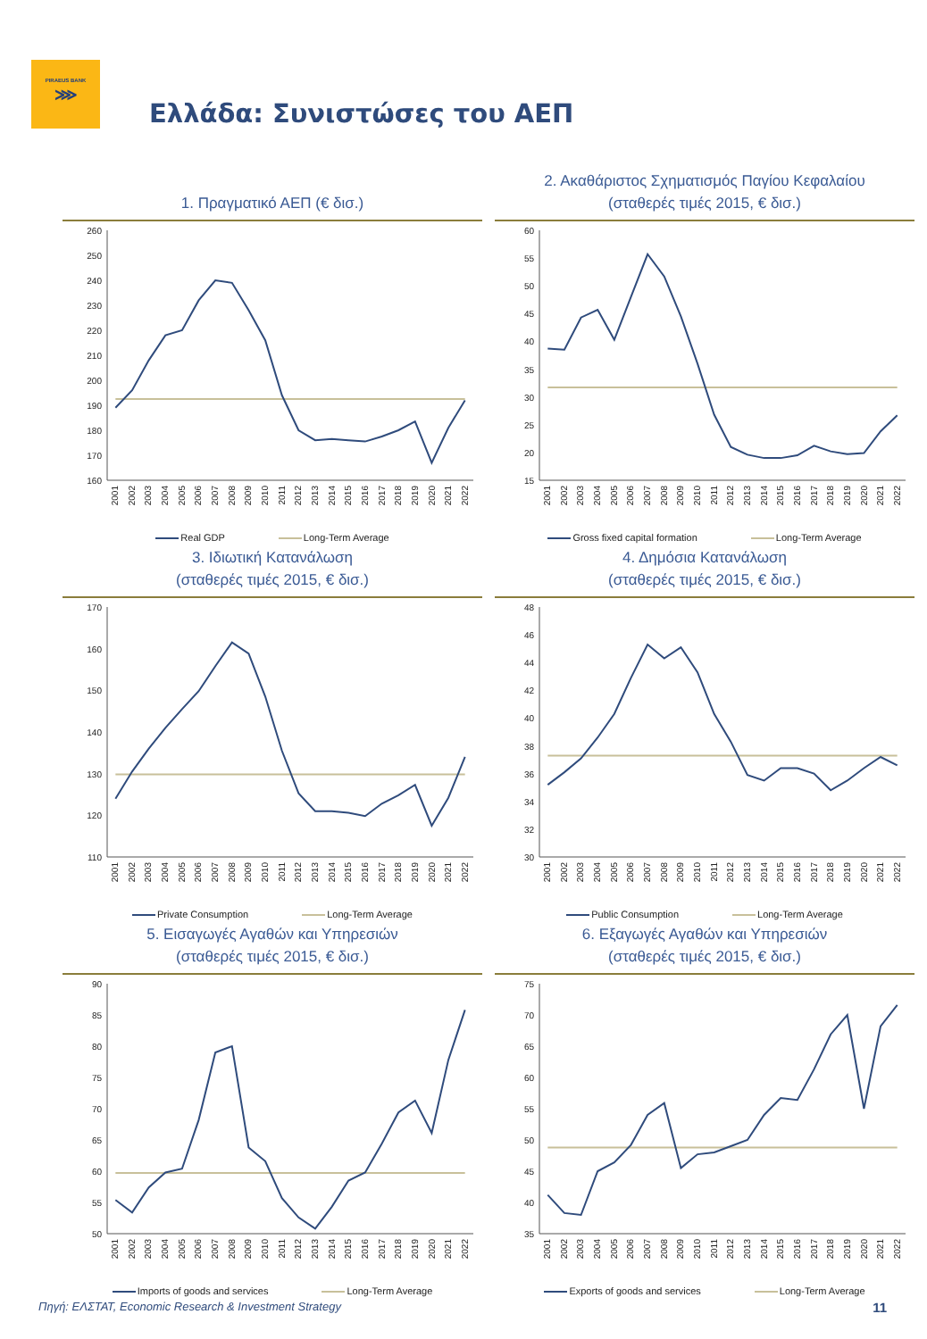PIRAEUS BANK
⋙
Ελλάδα: Συνιστώσες του ΑΕΠ
1. Πραγματικό ΑΕΠ (€ δισ.)
260
250
240
230
220
210
200
190
180
170
160
2001
2002
2003
2004
2005
2006
2007
2008
2009
2010
2011
2012
2013
2014
2015
2016
2017
2018
2019
2020
2021
2022
Real GDP Long-Term Average
2. Ακαθάριστος Σχηματισμός Παγίου Κεφαλαίου
(σταθερές τιμές 2015, € δισ.)
60
55
50
45
40
35
30
25
20
15
2001
2002
2003
2004
2005
2006
2007
2008
2009
2010
2011
2012
2013
2014
2015
2016
2017
2018
2019
2020
2021
2022
Gross fixed capital formation Long-Term Average
3. Ιδιωτική Κατανάλωση
(σταθερές τιμές 2015, € δισ.)
170
160
150
140
130
120
110
2001
2002
2003
2004
2005
2006
2007
2008
2009
2010
2011
2012
2013
2014
2015
2016
2017
2018
2019
2020
2021
2022
Private Consumption Long-Term Average
4. Δημόσια Κατανάλωση
(σταθερές τιμές 2015, € δισ.)
48
46
44
42
40
38
36
34
32
30
2001
2002
2003
2004
2005
2006
2007
2008
2009
2010
2011
2012
2013
2014
2015
2016
2017
2018
2019
2020
2021
2022
Public Consumption Long-Term Average
5. Εισαγωγές Αγαθών και Υπηρεσιών
(σταθερές τιμές 2015, € δισ.)
90
85
80
75
70
65
60
55
50
2001
2002
2003
2004
2005
2006
2007
2008
2009
2010
2011
2012
2013
2014
2015
2016
2017
2018
2019
2020
2021
2022
Imports of goods and services Long-Term Average
6. Εξαγωγές Αγαθών και Υπηρεσιών
(σταθερές τιμές 2015, € δισ.)
75
70
65
60
55
50
45
40
35
2001
2002
2003
2004
2005
2006
2007
2008
2009
2010
2011
2012
2013
2014
2015
2016
2017
2018
2019
2020
2021
2022
Exports of goods and services Long-Term Average
Πηγή: ΕΛΣΤΑΤ, Economic Research & Investment Strategy 11